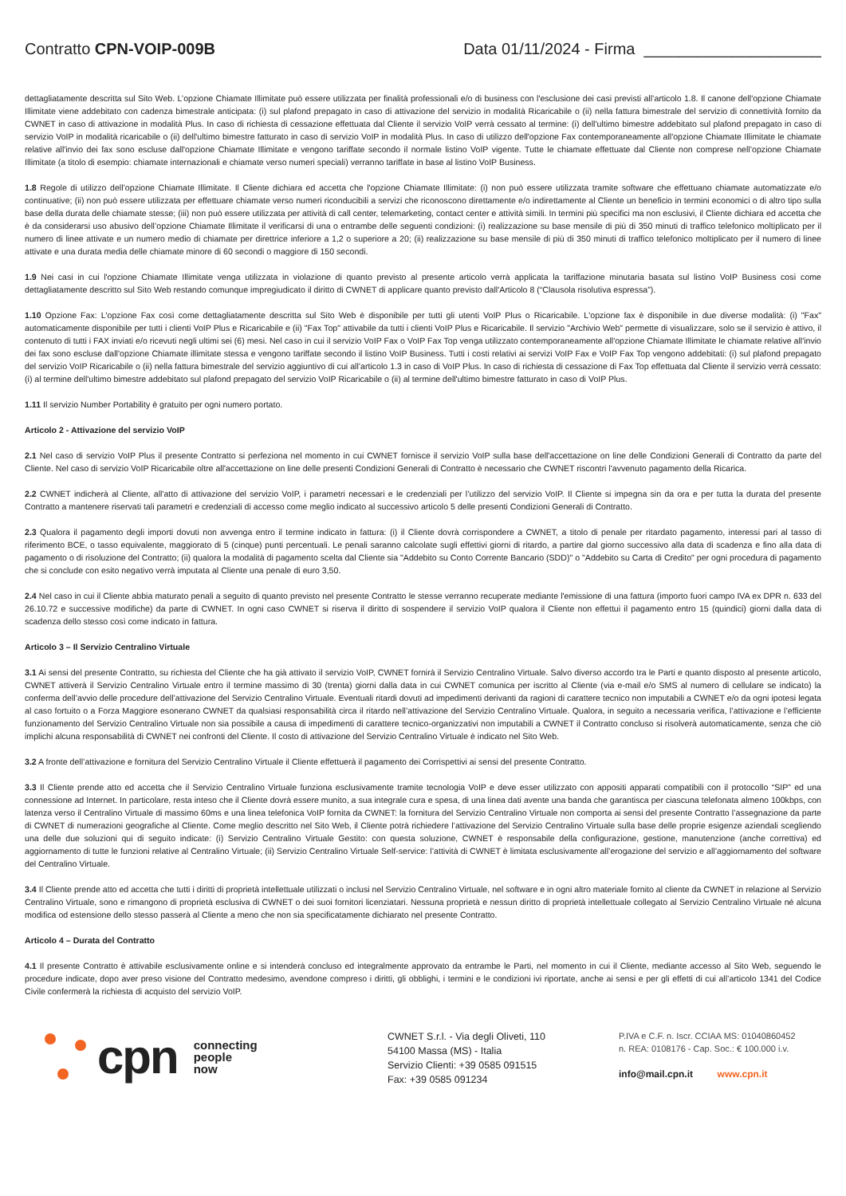Contratto CPN-VOIP-009B Data 01/11/2024 - Firma ____________________
dettagliatamente descritta sul Sito Web. L’opzione Chiamate Illimitate può essere utilizzata per finalità professionali e/o di business con l'esclusione dei casi previsti all’articolo 1.8. Il canone dell'opzione Chiamate Illimitate viene addebitato con cadenza bimestrale anticipata: (i) sul plafond prepagato in caso di attivazione del servizio in modalità Ricaricabile o (ii) nella fattura bimestrale del servizio di connettività fornito da CWNET in caso di attivazione in modalità Plus. In caso di richiesta di cessazione effettuata dal Cliente il servizio VoIP verrà cessato al termine: (i) dell'ultimo bimestre addebitato sul plafond prepagato in caso di servizio VoIP in modalità ricaricabile o (ii) dell'ultimo bimestre fatturato in caso di servizio VoIP in modalità Plus. In caso di utilizzo dell'opzione Fax contemporaneamente all'opzione Chiamate Illimitate le chiamate relative all'invio dei fax sono escluse dall'opzione Chiamate Illimitate e vengono tariffate secondo il normale listino VoIP vigente. Tutte le chiamate effettuate dal Cliente non comprese nell’opzione Chiamate Illimitate (a titolo di esempio: chiamate internazionali e chiamate verso numeri speciali) verranno tariffate in base al listino VoIP Business.
1.8 Regole di utilizzo dell’opzione Chiamate Illimitate. Il Cliente dichiara ed accetta che l'opzione Chiamate Illimitate: (i) non può essere utilizzata tramite software che effettuano chiamate automatizzate e/o continuative; (ii) non può essere utilizzata per effettuare chiamate verso numeri riconducibili a servizi che riconoscono direttamente e/o indirettamente al Cliente un beneficio in termini economici o di altro tipo sulla base della durata delle chiamate stesse; (iii) non può essere utilizzata per attività di call center, telemarketing, contact center e attività simili. In termini più specifici ma non esclusivi, il Cliente dichiara ed accetta che è da considerarsi uso abusivo dell’opzione Chiamate Illimitate il verificarsi di una o entrambe delle seguenti condizioni: (i) realizzazione su base mensile di più di 350 minuti di traffico telefonico moltiplicato per il numero di linee attivate e un numero medio di chiamate per direttrice inferiore a 1,2 o superiore a 20; (ii) realizzazione su base mensile di più di 350 minuti di traffico telefonico moltiplicato per il numero di linee attivate e una durata media delle chiamate minore di 60 secondi o maggiore di 150 secondi.
1.9 Nei casi in cui l'opzione Chiamate Illimitate venga utilizzata in violazione di quanto previsto al presente articolo verrà applicata la tariffazione minutaria basata sul listino VoIP Business così come dettagliatamente descritto sul Sito Web restando comunque impregiudicato il diritto di CWNET di applicare quanto previsto dall'Articolo 8 (“Clausola risolutiva espressa”).
1.10 Opzione Fax: L'opzione Fax così come dettagliatamente descritta sul Sito Web è disponibile per tutti gli utenti VoIP Plus o Ricaricabile. L'opzione fax è disponibile in due diverse modalità: (i) "Fax" automaticamente disponibile per tutti i clienti VoIP Plus e Ricaricabile e (ii) "Fax Top" attivabile da tutti i clienti VoIP Plus e Ricaricabile. Il servizio "Archivio Web" permette di visualizzare, solo se il servizio è attivo, il contenuto di tutti i FAX inviati e/o ricevuti negli ultimi sei (6) mesi. Nel caso in cui il servizio VoIP Fax o VoIP Fax Top venga utilizzato contemporaneamente all'opzione Chiamate Illimitate le chiamate relative all'invio dei fax sono escluse dall'opzione Chiamate illimitate stessa e vengono tariffate secondo il listino VoIP Business. Tutti i costi relativi ai servizi VoIP Fax e VoIP Fax Top vengono addebitati: (i) sul plafond prepagato del servizio VoIP Ricaricabile o (ii) nella fattura bimestrale del servizio aggiuntivo di cui all’articolo 1.3 in caso di VoIP Plus. In caso di richiesta di cessazione di Fax Top effettuata dal Cliente il servizio verrà cessato: (i) al termine dell'ultimo bimestre addebitato sul plafond prepagato del servizio VoIP Ricaricabile o (ii) al termine dell'ultimo bimestre fatturato in caso di VoIP Plus.
1.11 Il servizio Number Portability è gratuito per ogni numero portato.
Articolo 2 - Attivazione del servizio VoIP
2.1 Nel caso di servizio VoIP Plus il presente Contratto si perfeziona nel momento in cui CWNET fornisce il servizio VoIP sulla base dell'accettazione on line delle Condizioni Generali di Contratto da parte del Cliente. Nel caso di servizio VoIP Ricaricabile oltre all'accettazione on line delle presenti Condizioni Generali di Contratto è necessario che CWNET riscontri l'avvenuto pagamento della Ricarica.
2.2 CWNET indicherà al Cliente, all'atto di attivazione del servizio VoIP, i parametri necessari e le credenziali per l’utilizzo del servizio VoIP. Il Cliente si impegna sin da ora e per tutta la durata del presente Contratto a mantenere riservati tali parametri e credenziali di accesso come meglio indicato al successivo articolo 5 delle presenti Condizioni Generali di Contratto.
2.3 Qualora il pagamento degli importi dovuti non avvenga entro il termine indicato in fattura: (i) il Cliente dovrà corrispondere a CWNET, a titolo di penale per ritardato pagamento, interessi pari al tasso di riferimento BCE, o tasso equivalente, maggiorato di 5 (cinque) punti percentuali. Le penali saranno calcolate sugli effettivi giorni di ritardo, a partire dal giorno successivo alla data di scadenza e fino alla data di pagamento o di risoluzione del Contratto; (ii) qualora la modalità di pagamento scelta dal Cliente sia "Addebito su Conto Corrente Bancario (SDD)" o "Addebito su Carta di Credito" per ogni procedura di pagamento che si conclude con esito negativo verrà imputata al Cliente una penale di euro 3,50.
2.4 Nel caso in cui il Cliente abbia maturato penali a seguito di quanto previsto nel presente Contratto le stesse verranno recuperate mediante l'emissione di una fattura (importo fuori campo IVA ex DPR n. 633 del 26.10.72 e successive modifiche) da parte di CWNET. In ogni caso CWNET si riserva il diritto di sospendere il servizio VoIP qualora il Cliente non effettui il pagamento entro 15 (quindici) giorni dalla data di scadenza dello stesso così come indicato in fattura.
Articolo 3 – Il Servizio Centralino Virtuale
3.1 Ai sensi del presente Contratto, su richiesta del Cliente che ha già attivato il servizio VoIP, CWNET fornirà il Servizio Centralino Virtuale. Salvo diverso accordo tra le Parti e quanto disposto al presente articolo, CWNET attiverà il Servizio Centralino Virtuale entro il termine massimo di 30 (trenta) giorni dalla data in cui CWNET comunica per iscritto al Cliente (via e-mail e/o SMS al numero di cellulare se indicato) la conferma dell’avvio delle procedure dell’attivazione del Servizio Centralino Virtuale. Eventuali ritardi dovuti ad impedimenti derivanti da ragioni di carattere tecnico non imputabili a CWNET e/o da ogni ipotesi legata al caso fortuito o a Forza Maggiore esonerano CWNET da qualsiasi responsabilità circa il ritardo nell’attivazione del Servizio Centralino Virtuale. Qualora, in seguito a necessaria verifica, l’attivazione e l’efficiente funzionamento del Servizio Centralino Virtuale non sia possibile a causa di impedimenti di carattere tecnico-organizzativi non imputabili a CWNET il Contratto concluso si risolverà automaticamente, senza che ciò implichi alcuna responsabilità di CWNET nei confronti del Cliente. Il costo di attivazione del Servizio Centralino Virtuale è indicato nel Sito Web.
3.2 A fronte dell’attivazione e fornitura del Servizio Centralino Virtuale il Cliente effettuerà il pagamento dei Corrispettivi ai sensi del presente Contratto.
3.3 Il Cliente prende atto ed accetta che il Servizio Centralino Virtuale funziona esclusivamente tramite tecnologia VoIP e deve esser utilizzato con appositi apparati compatibili con il protocollo “SIP” ed una connessione ad Internet. In particolare, resta inteso che il Cliente dovrà essere munito, a sua integrale cura e spesa, di una linea dati avente una banda che garantisca per ciascuna telefonata almeno 100kbps, con latenza verso il Centralino Virtuale di massimo 60ms e una linea telefonica VoIP fornita da CWNET: la fornitura del Servizio Centralino Virtuale non comporta ai sensi del presente Contratto l’assegnazione da parte di CWNET di numerazioni geografiche al Cliente. Come meglio descritto nel Sito Web, il Cliente potrà richiedere l’attivazione del Servizio Centralino Virtuale sulla base delle proprie esigenze aziendali scegliendo una delle due soluzioni qui di seguito indicate: (i) Servizio Centralino Virtuale Gestito: con questa soluzione, CWNET è responsabile della configurazione, gestione, manutenzione (anche correttiva) ed aggiornamento di tutte le funzioni relative al Centralino Virtuale; (ii) Servizio Centralino Virtuale Self-service: l’attività di CWNET è limitata esclusivamente all’erogazione del servizio e all’aggiornamento del software del Centralino Virtuale.
3.4 Il Cliente prende atto ed accetta che tutti i diritti di proprietà intellettuale utilizzati o inclusi nel Servizio Centralino Virtuale, nel software e in ogni altro materiale fornito al cliente da CWNET in relazione al Servizio Centralino Virtuale, sono e rimangono di proprietà esclusiva di CWNET o dei suoi fornitori licenziatari. Nessuna proprietà e nessun diritto di proprietà intellettuale collegato al Servizio Centralino Virtuale né alcuna modifica od estensione dello stesso passerà al Cliente a meno che non sia specificatamente dichiarato nel presente Contratto.
Articolo 4 – Durata del Contratto
4.1 Il presente Contratto è attivabile esclusivamente online e si intenderà concluso ed integralmente approvato da entrambe le Parti, nel momento in cui il Cliente, mediante accesso al Sito Web, seguendo le procedure indicate, dopo aver preso visione del Contratto medesimo, avendone compreso i diritti, gli obblighi, i termini e le condizioni ivi riportate, anche ai sensi e per gli effetti di cui all’articolo 1341 del Codice Civile confermerà la richiesta di acquisto del servizio VoIP.
cpn
connecting
people
now
CWNET S.r.l. - Via degli Oliveti, 110
54100 Massa (MS) - Italia
Servizio Clienti: +39 0585 091515
Fax: +39 0585 091234
P.IVA e C.F. n. Iscr. CCIAA MS: 01040860452
n. REA: 0108176 - Cap. Soc.: € 100.000 i.v.
info@mail.cpn.it www.cpn.it